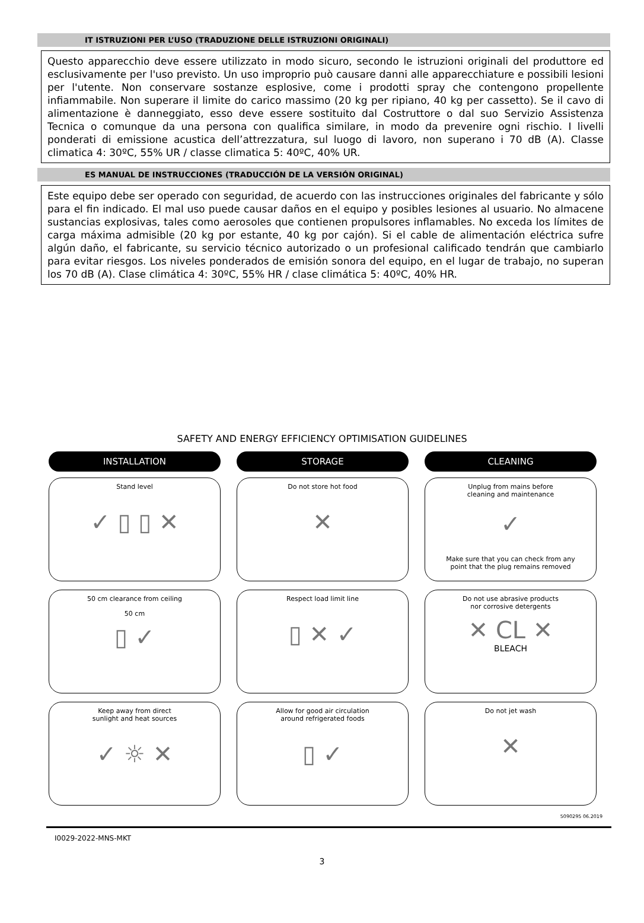IT ISTRUZIONI PER L’USO (TRADUZIONE DELLE ISTRUZIONI ORIGINALI)
Questo apparecchio deve essere utilizzato in modo sicuro, secondo le istruzioni originali del produttore ed esclusivamente per l'uso previsto. Un uso improprio può causare danni alle apparecchiature e possibili lesioni per l'utente. Non conservare sostanze esplosive, come i prodotti spray che contengono propellente infiammabile. Non superare il limite do carico massimo (20 kg per ripiano, 40 kg per cassetto). Se il cavo di alimentazione è danneggiato, esso deve essere sostituito dal Costruttore o dal suo Servizio Assistenza Tecnica o comunque da una persona con qualifica similare, in modo da prevenire ogni rischio. I livelli ponderati di emissione acustica dell’attrezzatura, sul luogo di lavoro, non superano i 70 dB (A). Classe climatica 4: 30ºC, 55% UR / classe climatica 5: 40ºC, 40% UR.
ES MANUAL DE INSTRUCCIONES (TRADUCCIÓN DE LA VERSIÓN ORIGINAL)
Este equipo debe ser operado con seguridad, de acuerdo con las instrucciones originales del fabricante y sólo para el fin indicado. El mal uso puede causar daños en el equipo y posibles lesiones al usuario. No almacene sustancias explosivas, tales como aerosoles que contienen propulsores inflamables. No exceda los límites de carga máxima admisible (20 kg por estante, 40 kg por cajón). Si el cable de alimentación eléctrica sufre algún daño, el fabricante, su servicio técnico autorizado o un profesional calificado tendrán que cambiarlo para evitar riesgos. Los niveles ponderados de emisión sonora del equipo, en el lugar de trabajo, no superan los 70 dB (A). Clase climática 4: 30ºC, 55% HR / clase climática 5: 40ºC, 40% HR.
SAFETY AND ENERGY EFFICIENCY OPTIMISATION GUIDELINES
INSTALLATION
Stand level
✓ ▯ ▯ ✕
50 cm clearance from ceiling
50 cm
▯ ✓
Keep away from direct
sunlight and heat sources
✓ ☼ ✕
STORAGE
Do not store hot food
✕
Respect load limit line
▯ ✕ ✓
Allow for good air circulation
around refrigerated foods
▯ ✓
CLEANING
Unplug from mains before
cleaning and maintenance
✓
Make sure that you can check from any
point that the plug remains removed
Do not use abrasive products
nor corrosive detergents
✕ CL ✕
BLEACH
Do not jet wash
✕
5090295 06.2019
I0029-2022-MNS-MKT
3